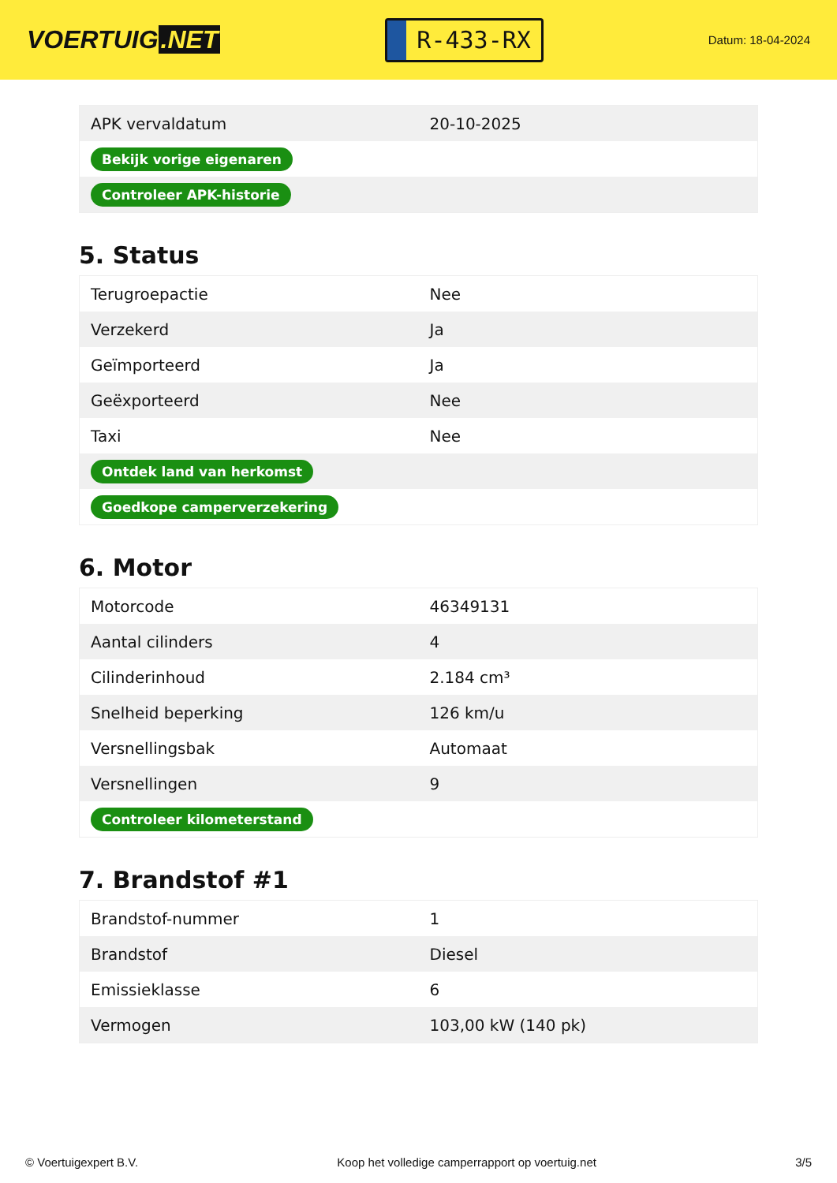VOERTUIG.NET
R-433-RX
Datum: 18-04-2024
| APK vervaldatum | 20-10-2025 |
| Bekijk vorige eigenaren | |
| Controleer APK-historie | |
5. Status
| Terugroepactie | Nee |
| Verzekerd | Ja |
| Geïmporteerd | Ja |
| Geëxporteerd | Nee |
| Taxi | Nee |
| Ontdek land van herkomst | |
| Goedkope camperverzekering | |
6. Motor
| Motorcode | 46349131 |
| Aantal cilinders | 4 |
| Cilinderinhoud | 2.184 cm³ |
| Snelheid beperking | 126 km/u |
| Versnellingsbak | Automaat |
| Versnellingen | 9 |
| Controleer kilometerstand | |
7. Brandstof #1
| Brandstof-nummer | 1 |
| Brandstof | Diesel |
| Emissieklasse | 6 |
| Vermogen | 103,00 kW (140 pk) |
© Voertuigexpert B.V. Koop het volledige camperrapport op voertuig.net 3/5